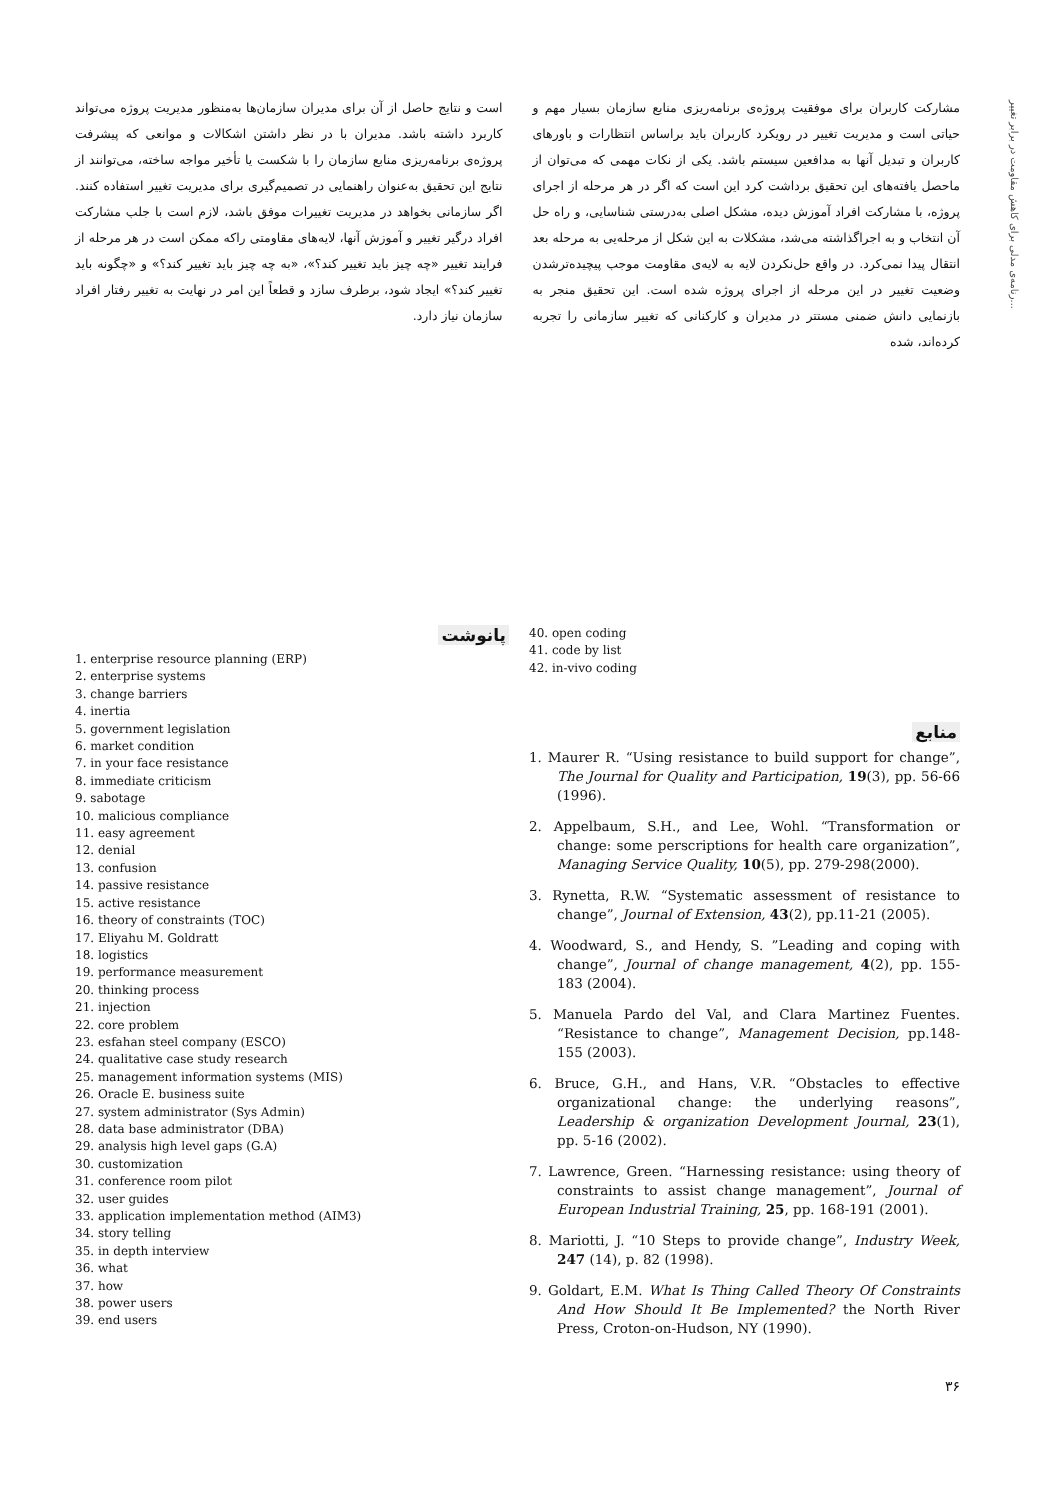رنامه‌ی مدلی برای کاهش مقاومت در برابر تغییر...
مشارکت کاربران برای موفقیت پروژه‌ی برنامه‌ریزی منابع سازمان بسیار مهم و حیاتی است و مدیریت تغییر در رویکرد کاربران باید براساس انتظارات و باورهای کاربران و تبدیل آنها به مدافعین سیستم باشد. یکی از نکات مهمی که می‌توان از ماحصل یافته‌های این تحقیق برداشت کرد این است که اگر در هر مرحله از اجرای پروژه، با مشارکت افراد آموزش دیده، مشکل اصلی به‌درستی شناسایی، و راه حل آن انتخاب و به اجراگذاشته می‌شد، مشکلات به این شکل از مرحله‌یی به مرحله بعد انتقال پیدا نمی‌کرد. در واقع حل‌نکردن لایه به لایه‌ی مقاومت موجب پیچیده‌ترشدن وضعیت تغییر در این مرحله از اجرای پروژه شده است. این تحقیق منجر به بازنمایی دانش ضمنی مستتر در مدیران و کارکنانی که تغییر سازمانی را تجربه کرده‌اند، شده
است و نتایج حاصل از آن برای مدیران سازمان‌ها به‌منظور مدیریت پروژه می‌تواند کاربرد داشته باشد. مدیران با در نظر داشتن اشکالات و موانعی که پیشرفت پروژه‌ی برنامه‌ریزی منابع سازمان را با شکست یا تأخیر مواجه ساخته، می‌توانند از نتایج این تحقیق به‌عنوان راهنمایی در تصمیم‌گیری برای مدیریت تغییر استفاده کنند. اگر سازمانی بخواهد در مدیریت تغییرات موفق باشد، لازم است با جلب مشارکت افراد درگیر تغییر و آموزش آنها، لایه‌های مقاومتی راکه ممکن است در هر مرحله از فرایند تغییر «چه چیز باید تغییر کند؟»، «به چه چیز باید تغییر کند؟» و «چگونه باید تغییر کند؟» ایجاد شود، برطرف سازد و قطعاً این امر در نهایت به تغییر رفتار افراد سازمان نیاز دارد.
40. open coding
41. code by list
42. in-vivo coding
منابع
1. Maurer R. “Using resistance to build support for change”, The Journal for Quality and Participation, 19(3), pp. 56-66 (1996).
2. Appelbaum, S.H., and Lee, Wohl. “Transformation or change: some perscriptions for health care organization”, Managing Service Quality, 10(5), pp. 279-298(2000).
3. Rynetta, R.W. “Systematic assessment of resistance to change”, Journal of Extension, 43(2), pp.11-21 (2005).
4. Woodward, S., and Hendy, S. ”Leading and coping with change”, Journal of change management, 4(2), pp. 155-183 (2004).
5. Manuela Pardo del Val, and Clara Martinez Fuentes. “Resistance to change”, Management Decision, pp.148-155 (2003).
6. Bruce, G.H., and Hans, V.R. “Obstacles to effective organizational change: the underlying reasons”, Leadership & organization Development Journal, 23(1), pp. 5-16 (2002).
7. Lawrence, Green. “Harnessing resistance: using theory of constraints to assist change management”, Journal of European Industrial Training, 25, pp. 168-191 (2001).
8. Mariotti, J. “10 Steps to provide change”, Industry Week, 247 (14), p. 82 (1998).
9. Goldart, E.M. What Is Thing Called Theory Of Constraints And How Should It Be Implemented? the North River Press, Croton-on-Hudson, NY (1990).
۳۶
پانوشت
1. enterprise resource planning (ERP)
2. enterprise systems
3. change barriers
4. inertia
5. government legislation
6. market condition
7. in your face resistance
8. immediate criticism
9. sabotage
10. malicious compliance
11. easy agreement
12. denial
13. confusion
14. passive resistance
15. active resistance
16. theory of constraints (TOC)
17. Eliyahu M. Goldratt
18. logistics
19. performance measurement
20. thinking process
21. injection
22. core problem
23. esfahan steel company (ESCO)
24. qualitative case study research
25. management information systems (MIS)
26. Oracle E. business suite
27. system administrator (Sys Admin)
28. data base administrator (DBA)
29. analysis high level gaps (G.A)
30. customization
31. conference room pilot
32. user guides
33. application implementation method (AIM3)
34. story telling
35. in depth interview
36. what
37. how
38. power users
39. end users